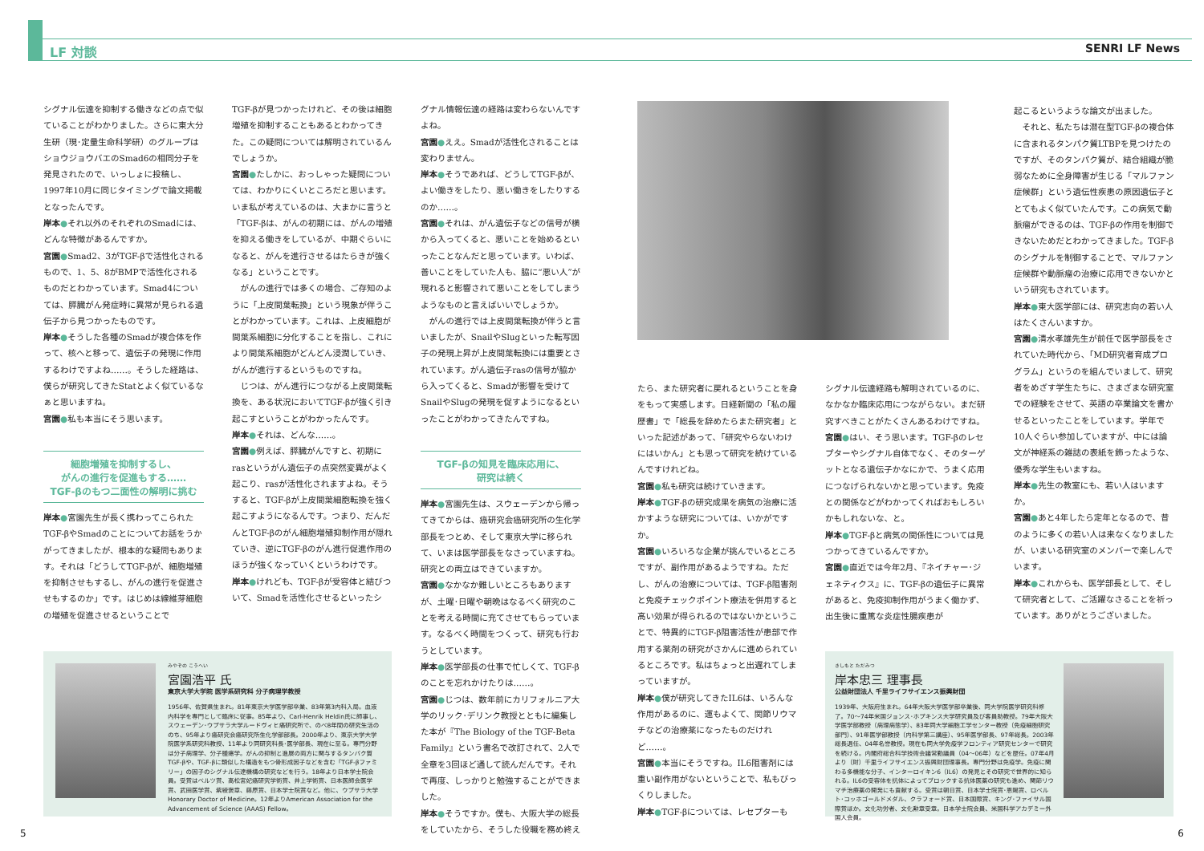LF 対談 SENRI LF News
シグナル伝達を抑制する働きなどの点で似ていることがわかりました。さらに東大分生研（現･定量生命科学研）のグループはショウジョウバエのSmad6の相同分子を発見されたので、いっしょに投稿し、1997年10月に同じタイミングで論文掲載となったんです。
岸本●それ以外のそれぞれのSmadには、どんな特徴があるんですか。
宮園●Smad2、3がTGF-βで活性化されるもので、1、5、8がBMPで活性化されるものだとわかっています。Smad4については、膵臓がん発症時に異常が見られる遺伝子から見つかったものです。
岸本●そうした各種のSmadが複合体を作って、核へと移って、遺伝子の発現に作用するわけですよね……。そうした経路は、僕らが研究してきたStatとよく似ているなぁと思いますね。
宮園●私も本当にそう思います。
細胞増殖を抑制するし、
がんの進行を促進もする……
TGF-βのもつ二面性の解明に挑む
岸本●宮園先生が長く携わってこられたTGF-βやSmadのことについてお話をうかがってきましたが、根本的な疑問もあります。それは「どうしてTGF-βが、細胞増殖を抑制させもするし、がんの進行を促進させもするのか」です。はじめは線維芽細胞の増殖を促進させるということで
TGF-βが見つかったけれど、その後は細胞増殖を抑制することもあるとわかってきた。この疑問については解明されているんでしょうか。
宮園●たしかに、おっしゃった疑問については、わかりにくいところだと思います。いま私が考えているのは、大まかに言うと「TGF-βは、がんの初期には、がんの増殖を抑える働きをしているが、中期ぐらいになると、がんを進行させるはたらきが強くなる」ということです。
　がんの進行では多くの場合、ご存知のように「上皮間葉転換」という現象が伴うことがわかっています。これは、上皮細胞が間葉系細胞に分化することを指し、これにより間葉系細胞がどんどん浸潤していき、がんが進行するというものですね。
　じつは、がん進行につながる上皮間葉転換を、ある状況においてTGF-βが強く引き起こすということがわかったんです。
岸本●それは、どんな……。
宮園●例えば、膵臓がんですと、初期にrasというがん遺伝子の点突然変異がよく起こり、rasが活性化されますよね。そうすると、TGF-βが上皮間葉細胞転換を強く起こすようになるんです。つまり、だんだんとTGF-βのがん細胞増殖抑制作用が隠れていき、逆にTGF-βのがん進行促進作用のほうが強くなっていくというわけです。
岸本●けれども、TGF-βが受容体と結びついて、Smadを活性化させるといったシ
グナル情報伝達の経路は変わらないんですよね。
宮園●ええ。Smadが活性化されることは変わりません。
岸本●そうであれば、どうしてTGF-βが、よい働きをしたり、悪い働きをしたりするのか……。
宮園●それは、がん遺伝子などの信号が横から入ってくると、悪いことを始めるといったことなんだと思っています。いわば、善いことをしていた人も、脇に“悪い人”が現れると影響されて悪いことをしてしまうようなものと言えばいいでしょうか。
　がんの進行では上皮間葉転換が伴うと言いましたが、SnailやSlugといった転写因子の発現上昇が上皮間葉転換には重要とされています。がん遺伝子rasの信号が脇から入ってくると、Smadが影響を受けてSnailやSlugの発現を促すようになるといったことがわかってきたんですね。
TGF-βの知見を臨床応用に、
研究は続く
岸本●宮園先生は、スウェーデンから帰ってきてからは、癌研究会癌研究所の生化学部長をつとめ、そして東京大学に移られて、いまは医学部長をなさっていますね。研究との両立はできていますか。
宮園●なかなか難しいところもありますが、土曜･日曜や朝晩はなるべく研究のことを考える時間に充てさせてもらっています。なるべく時間をつくって、研究も行おうとしています。
岸本●医学部長の仕事で忙しくて、TGF-βのことを忘れかけたりは……。
宮園●じつは、数年前にカリフォルニア大学のリック･デリンク教授とともに編集した本が『The Biology of the TGF-Beta Family』という書名で改訂されて、2人で全章を3回ほど通して読んだんです。それで再度、しっかりと勉強することができました。
岸本●そうですか。僕も、大阪大学の総長をしていたから、そうした役職を務め終え
たら、また研究者に戻れるということを身をもって実感します。日経新聞の「私の履歴書」で「総長を辞めたらまた研究者」といった記述があって、「研究やらないわけにはいかん」とも思って研究を続けているんですけれどね。
宮園●私も研究は続けていきます。
岸本●TGF-βの研究成果を病気の治療に活かすような研究については、いかがですか。
宮園●いろいろな企業が挑んでいるところですが、副作用があるようですね。ただし、がんの治療については、TGF-β阻害剤と免疫チェックポイント療法を併用すると高い効果が得られるのではないかということで、特異的にTGF-β阻害活性が患部で作用する薬剤の研究がさかんに進められているところです。私はちょっと出遅れてしまっていますが。
岸本●僕が研究してきたIL6は、いろんな作用があるのに、運もよくて、関節リウマチなどの治療薬になったものだけれど……。
宮園●本当にそうですね。IL6阻害剤には重い副作用がないということで、私もびっくりしました。
岸本●TGF-βについては、レセプターも
シグナル伝達経路も解明されているのに、なかなか臨床応用につながらない。まだ研究すべきことがたくさんあるわけですね。
宮園●はい、そう思います。TGF-βのレセプターやシグナル自体でなく、そのターゲットとなる遺伝子かなにかで、うまく応用につなげられないかと思っています。免疫との関係などがわかってくればおもしろいかもしれないな、と。
岸本●TGF-βと病気の関係性については見つかってきているんですか。
宮園●直近では今年2月、『ネイチャー･ジェネティクス』に、TGF-βの遺伝子に異常があると、免疫抑制作用がうまく働かず、出生後に重篤な炎症性腸疾患が
起こるというような論文が出ました。
　それと、私たちは潜在型TGF-βの複合体に含まれるタンパク質LTBPを見つけたのですが、そのタンパク質が、結合組織が脆弱なために全身障害が生じる「マルファン症候群」という遺伝性疾患の原因遺伝子ととてもよく似ていたんです。この病気で動脈瘤ができるのは、TGF-βの作用を制御できないためだとわかってきました。TGF-βのシグナルを制御することで、マルファン症候群や動脈瘤の治療に応用できないかという研究もされています。
岸本●東大医学部には、研究志向の若い人はたくさんいますか。
宮園●清水孝雄先生が前任で医学部長をされていた時代から、「MD研究者育成プログラム」というのを組んでいまして、研究者をめざす学生たちに、さまざまな研究室での経験をさせて、英語の卒業論文を書かせるといったことをしています。学年で10人ぐらい参加していますが、中には論文が神経系の雑誌の表紙を飾ったような、優秀な学生もいますね。
岸本●先生の教室にも、若い人はいますか。
宮園●あと4年したら定年となるので、昔のように多くの若い人は来なくなりましたが、いまいる研究室のメンバーで楽しんでいます。
岸本●これからも、医学部長として、そして研究者として、ご活躍なさることを祈っています。ありがとうございました。
みやぞの こうへい
宮園浩平 氏
東京大学大学院 医学系研究科 分子病理学教授
1956年、佐賀県生まれ。81年東京大学医学部卒業、83年第3内科入局。血液内科学を専門として臨床に従事。85年より、Carl-Henrik Heldin氏に師事し、スウェーデン･ウプサラ大学ルードヴィヒ癌研究所で、のべ8年間の研究生活ののち、95年より癌研究会癌研究所生化学部部長。2000年より、東京大学大学院医学系研究科教授、11年より同研究科長･医学部長、現在に至る。専門分野は分子病理学、分子腫瘍学。がんの抑制と進展の両方に関与するタンパク質TGF-βや、TGF-βに類似した構造をもつ骨形成因子などを含む「TGF-βファミリー」の因子のシグナル伝達機構の研究などを行う。18年より日本学士院会員。受賞はベルツ賞、高松宮妃癌研究学術賞、井上学術賞、日本医師会医学賞、武田医学賞、紫綬褒章、藤原賞、日本学士院賞など。他に、ウプサラ大学Honorary Doctor of Medicine。12年よりAmerican Association for the Advancement of Science (AAAS) Fellow。
きしもと ただみつ
岸本忠三 理事長
公益財団法人 千里ライフサイエンス振興財団
1939年、大阪府生まれ。64年大阪大学医学部卒業後、同大学院医学研究科修了。70〜74年米国ジョンス･ホプキンス大学研究員及び客員助教授。79年大阪大学医学部教授（病理病態学）、83年同大学細胞工学センター教授（免疫細胞研究部門）、91年医学部教授（内科学第三講座）、95年医学部長、97年総長。2003年総長退任、04年名誉教授。現在も同大学免疫学フロンティア研究センターで研究を続ける。内閣府総合科学技術会議常勤議員（04〜06年）などを歴任。07年4月より（財）千里ライフサイエンス振興財団理事長。専門分野は免疫学。免疫に関わる多機能な分子、インターロイキン6（IL6）の発見とその研究で世界的に知られる。IL6の受容体を抗体によってブロックする抗体医薬の研究も進め、関節リウマチ治療薬の開発にも貢献する。受賞は朝日賞、日本学士院賞･恩賜賞、ロベルト･コッホゴールドメダル、クラフォード賞、日本国際賞、キング･ファイサル国際賞ほか。文化功労者、文化勲章受章。日本学士院会員、米国科学アカデミー外国人会員。
5 6